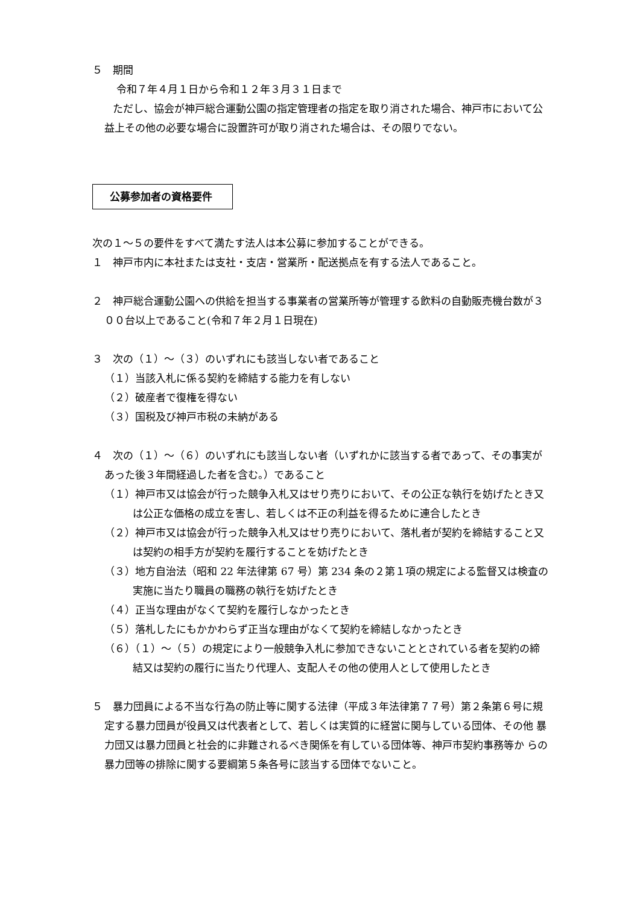５　期間
令和７年４月１日から令和１２年３月３１日まで
　　ただし、協会が神戸総合運動公園の指定管理者の指定を取り消された場合、神戸市において公益上その他の必要な場合に設置許可が取り消された場合は、その限りでない。
公募参加者の資格要件
次の１～５の要件をすべて満たす法人は本公募に参加することができる。
１　神戸市内に本社または支社・支店・営業所・配送拠点を有する法人であること。
２　神戸総合運動公園への供給を担当する事業者の営業所等が管理する飲料の自動販売機台数が３００台以上であること(令和７年２月１日現在)
３　次の（１）～（３）のいずれにも該当しない者であること
（１）当該入札に係る契約を締結する能力を有しない
（２）破産者で復権を得ない
（３）国税及び神戸市税の未納がある
４　次の（１）～（６）のいずれにも該当しない者（いずれかに該当する者であって、その事実があった後３年間経過した者を含む。）であること
（１）神戸市又は協会が行った競争入札又はせり売りにおいて、その公正な執行を妨げたとき又は公正な価格の成立を害し、若しくは不正の利益を得るために連合したとき
（２）神戸市又は協会が行った競争入札又はせり売りにおいて、落札者が契約を締結すること又は契約の相手方が契約を履行することを妨げたとき
（３）地方自治法（昭和 22 年法律第 67 号）第 234 条の２第１項の規定による監督又は検査の実施に当たり職員の職務の執行を妨げたとき
（４）正当な理由がなくて契約を履行しなかったとき
（５）落札したにもかかわらず正当な理由がなくて契約を締結しなかったとき
（６）（１）～（５）の規定により一般競争入札に参加できないこととされている者を契約の締結又は契約の履行に当たり代理人、支配人その他の使用人として使用したとき
５　暴力団員による不当な行為の防止等に関する法律（平成３年法律第７７号）第２条第６号に規 定する暴力団員が役員又は代表者として、若しくは実質的に経営に関与している団体、その他 暴力団又は暴力団員と社会的に非難されるべき関係を有している団体等、神戸市契約事務等か らの暴力団等の排除に関する要綱第５条各号に該当する団体でないこと。